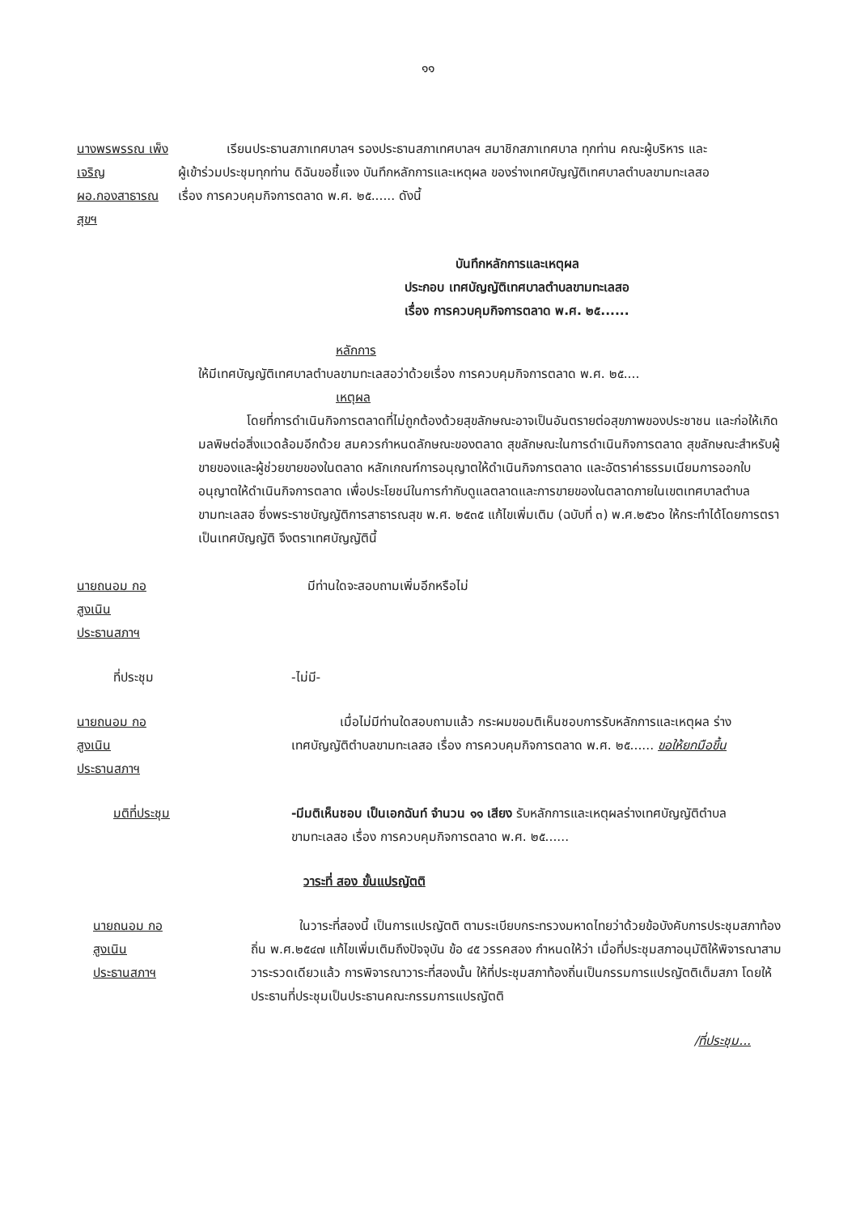๑๑
นางพรพรรณ เพ็งเจริญ
ผอ.กองสาธารณสุขฯ
เรียนประธานสภาเทศบาลฯ รองประธานสภาเทศบาลฯ สมาชิกสภาเทศบาล ทุกท่าน คณะผู้บริหาร และผู้เข้าร่วมประชุมทุกท่าน ดิฉันขอชี้แจง บันทึกหลักการและเหตุผล ของร่างเทศบัญญัติเทศบาลตำบลขามทะเลสอ เรื่อง การควบคุมกิจการตลาด พ.ศ. ๒๕...... ดังนี้
บันทึกหลักการและเหตุผล
ประกอบ เทศบัญญัติเทศบาลตำบลขามทะเลสอ
เรื่อง การควบคุมกิจการตลาด พ.ศ. ๒๕......
หลักการ
ให้มีเทศบัญญัติเทศบาลตำบลขามทะเลสอว่าด้วยเรื่อง การควบคุมกิจการตลาด พ.ศ. ๒๕....
เหตุผล
โดยที่การดำเนินกิจการตลาดที่ไม่ถูกต้องด้วยสุขลักษณะอาจเป็นอันตรายต่อสุขภาพของประชาชน และก่อให้เกิดมลพิษต่อสิ่งแวดล้อมอีกด้วย สมควรกำหนดลักษณะของตลาด สุขลักษณะในการดำเนินกิจการตลาด สุขลักษณะสำหรับผู้ขายของและผู้ช่วยขายของในตลาด หลักเกณฑ์การอนุญาตให้ดำเนินกิจการตลาด และอัตราค่าธรรมเนียมการออกใบอนุญาตให้ดำเนินกิจการตลาด เพื่อประโยชน์ในการกำกับดูแลตลาดและการขายของในตลาดภายในเขตเทศบาลตำบลขามทะเลสอ ซึ่งพระราชบัญญัติการสาธารณสุข พ.ศ. ๒๕๓๕ แก้ไขเพิ่มเติม (ฉบับที่ ๓) พ.ศ.๒๕๖๐ ให้กระทำได้โดยการตราเป็นเทศบัญญัติ จึงตราเทศบัญญัตินี้
นายถนอม กอสูงเนิน
ประธานสภาฯ
มีท่านใดจะสอบถามเพิ่มอีกหรือไม่
ที่ประชุม -ไม่มี-
นายถนอม กอสูงเนิน
ประธานสภาฯ
เมื่อไม่มีท่านใดสอบถามแล้ว กระผมขอมติเห็นชอบการรับหลักการและเหตุผล ร่างเทศบัญญัติตำบลขามทะเลสอ เรื่อง การควบคุมกิจการตลาด พ.ศ. ๒๕...... ขอให้ยกมือขึ้น
มติที่ประชุม -มีมติเห็นชอบ เป็นเอกฉันท์ จำนวน ๑๑ เสียง รับหลักการและเหตุผลร่างเทศบัญญัติตำบลขามทะเลสอ เรื่อง การควบคุมกิจการตลาด พ.ศ. ๒๕......
วาระที่ สอง ขั้นแปรญัตติ
นายถนอม กอสูงเนิน
ประธานสภาฯ
ในวาระที่สองนี้ เป็นการแปรญัตติ ตามระเบียบกระทรวงมหาดไทยว่าด้วยข้อบังคับการประชุมสภาท้องถิ่น พ.ศ.๒๕๔๗ แก้ไขเพิ่มเติมถึงปัจจุบัน ข้อ ๔๕ วรรคสอง กำหนดให้ว่า เมื่อที่ประชุมสภาอนุมัติให้พิจารณาสามวาระรวดเดียวแล้ว การพิจารณาวาระที่สองนั้น ให้ที่ประชุมสภาท้องถิ่นเป็นกรรมการแปรญัตติเต็มสภา โดยให้ประธานที่ประชุมเป็นประธานคณะกรรมการแปรญัตติ
/ที่ประชุม...